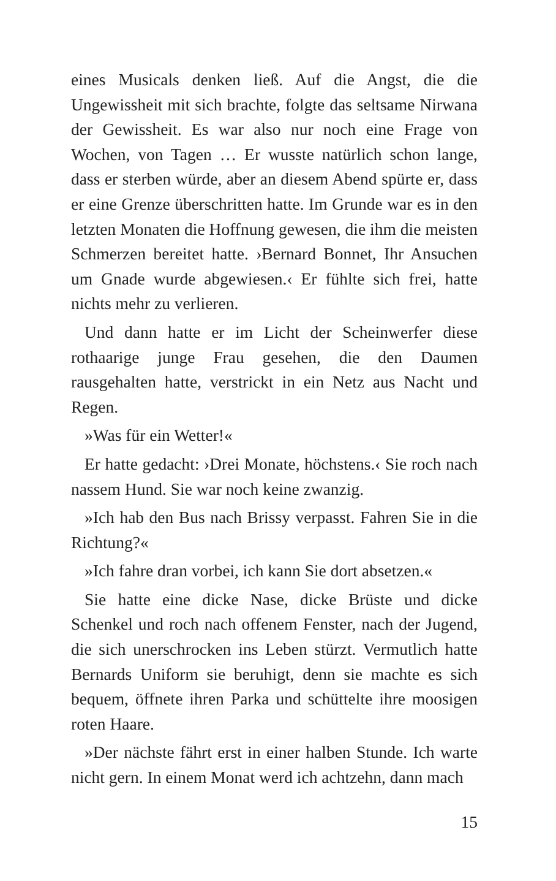eines Musicals denken ließ. Auf die Angst, die die Ungewissheit mit sich brachte, folgte das seltsame Nirwana der Gewissheit. Es war also nur noch eine Frage von Wochen, von Tagen … Er wusste natürlich schon lange, dass er sterben würde, aber an diesem Abend spürte er, dass er eine Grenze überschritten hatte. Im Grunde war es in den letzten Monaten die Hoffnung gewesen, die ihm die meisten Schmerzen bereitet hatte. ›Bernard Bonnet, Ihr Ansuchen um Gnade wurde abgewiesen.‹ Er fühlte sich frei, hatte nichts mehr zu verlieren.
Und dann hatte er im Licht der Scheinwerfer diese rothaarige junge Frau gesehen, die den Daumen rausgehalten hatte, verstrickt in ein Netz aus Nacht und Regen.
»Was für ein Wetter!«
Er hatte gedacht: ›Drei Monate, höchstens.‹ Sie roch nach nassem Hund. Sie war noch keine zwanzig.
»Ich hab den Bus nach Brissy verpasst. Fahren Sie in die Richtung?«
»Ich fahre dran vorbei, ich kann Sie dort absetzen.«
Sie hatte eine dicke Nase, dicke Brüste und dicke Schenkel und roch nach offenem Fenster, nach der Jugend, die sich unerschrocken ins Leben stürzt. Vermutlich hatte Bernards Uniform sie beruhigt, denn sie machte es sich bequem, öffnete ihren Parka und schüttelte ihre moosigen roten Haare.
»Der nächste fährt erst in einer halben Stunde. Ich warte nicht gern. In einem Monat werd ich achtzehn, dann mach
15